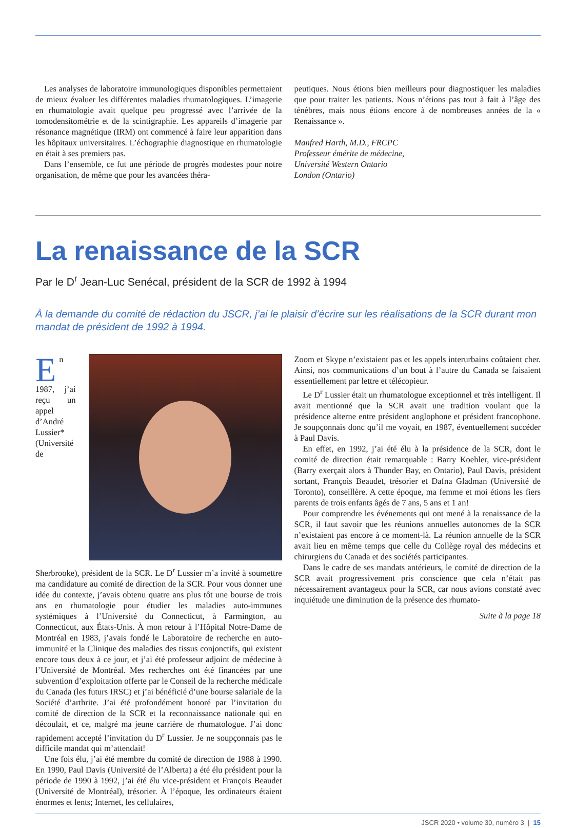Les analyses de laboratoire immunologiques disponibles permettaient de mieux évaluer les différentes maladies rhumatologiques. L’imagerie en rhumatologie avait quelque peu progressé avec l’arrivée de la tomodensitométrie et de la scintigraphie. Les appareils d’imagerie par résonance magnétique (IRM) ont commencé à faire leur apparition dans les hôpitaux universitaires. L’échographie diagnostique en rhumatologie en était à ses premiers pas.
Dans l’ensemble, ce fut une période de progrès modestes pour notre organisation, de même que pour les avancées théra-
peutiques. Nous étions bien meilleurs pour diagnostiquer les maladies que pour traiter les patients. Nous n’étions pas tout à fait à l’âge des ténèbres, mais nous étions encore à de nombreuses années de la « Renaissance ».
Manfred Harth, M.D., FRCPC
Professeur émérite de médecine,
Université Western Ontario
London (Ontario)
La renaissance de la SCR
Par le D<sup>r</sup> Jean-Luc Senécal, président de la SCR de 1992 à 1994
À la demande du comité de rédaction du JSCR, j’ai le plaisir d’écrire sur les réalisations de la SCR durant mon mandat de président de 1992 à 1994.
En 1987, j’ai reçu un appel d’André Lussier* (Université de Sherbrooke), président de la SCR. Le D<sup>r</sup> Lussier m’a invité à soumettre ma candidature au comité de direction de la SCR. Pour vous donner une idée du contexte, j’avais obtenu quatre ans plus tôt une bourse de trois ans en rhumatologie pour étudier les maladies auto-immunes systémiques à l’Université du Connecticut, à Farmington, au Connecticut, aux États-Unis. À mon retour à l’Hôpital Notre-Dame de Montréal en 1983, j’avais fondé le Laboratoire de recherche en auto-immunité et la Clinique des maladies des tissus conjonctifs, qui existent encore tous deux à ce jour, et j’ai été professeur adjoint de médecine à l’Université de Montréal. Mes recherches ont été financées par une subvention d’exploitation offerte par le Conseil de la recherche médicale du Canada (les futurs IRSC) et j’ai bénéficié d’une bourse salariale de la Société d’arthrite. J’ai été profondément honoré par l’invitation du comité de direction de la SCR et la reconnaissance nationale qui en découlait, et ce, malgré ma jeune carrière de rhumatologue. J’ai donc rapidement accepté l’invitation du D<sup>r</sup> Lussier. Je ne soupçonnais pas le difficile mandat qui m’attendait!
Une fois élu, j’ai été membre du comité de direction de 1988 à 1990. En 1990, Paul Davis (Université de l’Alberta) a été élu président pour la période de 1990 à 1992, j’ai été élu vice-président et François Beaudet (Université de Montréal), trésorier. À l’époque, les ordinateurs étaient énormes et lents; Internet, les cellulaires,
Zoom et Skype n’existaient pas et les appels interurbains coûtaient cher. Ainsi, nos communications d’un bout à l’autre du Canada se faisaient essentiellement par lettre et télécopieur.
Le D<sup>r</sup> Lussier était un rhumatologue exceptionnel et très intelligent. Il avait mentionné que la SCR avait une tradition voulant que la présidence alterne entre président anglophone et président francophone. Je soupçonnais donc qu’il me voyait, en 1987, éventuellement succéder à Paul Davis.
En effet, en 1992, j’ai été élu à la présidence de la SCR, dont le comité de direction était remarquable : Barry Koehler, vice-président (Barry exerçait alors à Thunder Bay, en Ontario), Paul Davis, président sortant, François Beaudet, trésorier et Dafna Gladman (Université de Toronto), conseillère. A cette époque, ma femme et moi étions les fiers parents de trois enfants âgés de 7 ans, 5 ans et 1 an!
Pour comprendre les événements qui ont mené à la renaissance de la SCR, il faut savoir que les réunions annuelles autonomes de la SCR n’existaient pas encore à ce moment-là. La réunion annuelle de la SCR avait lieu en même temps que celle du Collège royal des médecins et chirurgiens du Canada et des sociétés participantes.
Dans le cadre de ses mandats antérieurs, le comité de direction de la SCR avait progressivement pris conscience que cela n’était pas nécessairement avantageux pour la SCR, car nous avions constaté avec inquiétude une diminution de la présence des rhumato-
Suite à la page 18
JSCR 2020 • volume 30, numéro 3 | 15